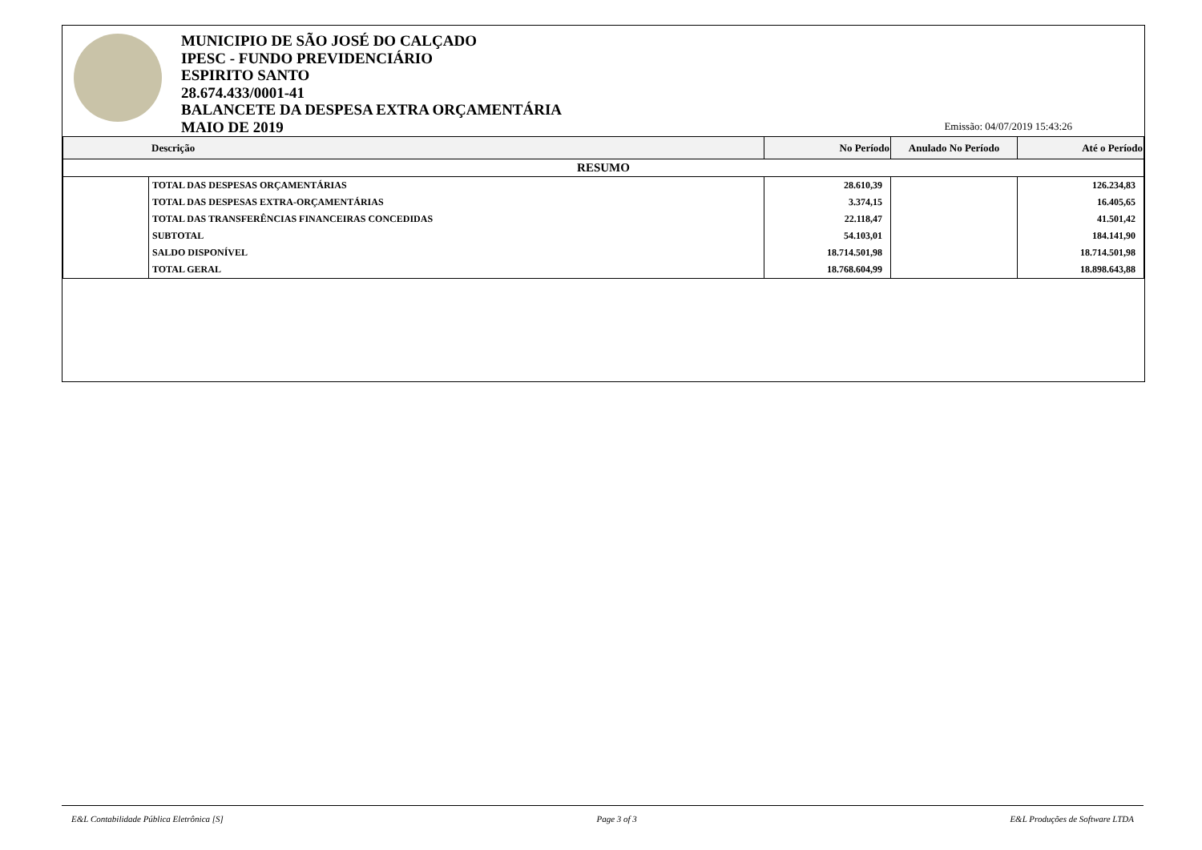MUNICIPIO DE SÃO JOSÉ DO CALÇADO
IPESC - FUNDO PREVIDENCIÁRIO
ESPIRITO SANTO
28.674.433/0001-41
BALANCETE DA DESPESA EXTRA ORÇAMENTÁRIA
MAIO DE 2019
Emissão: 04/07/2019 15:43:26
| Descrição | | No Período | Anulado No Período | Até o Período |
| --- | --- | --- | --- | --- |
| RESUMO | | | | |
| | TOTAL DAS DESPESAS ORÇAMENTÁRIAS | 28.610,39 | | 126.234,83 |
| | TOTAL DAS DESPESAS EXTRA-ORÇAMENTÁRIAS | 3.374,15 | | 16.405,65 |
| | TOTAL DAS TRANSFERÊNCIAS FINANCEIRAS CONCEDIDAS | 22.118,47 | | 41.501,42 |
| | SUBTOTAL | 54.103,01 | | 184.141,90 |
| | SALDO DISPONÍVEL | 18.714.501,98 | | 18.714.501,98 |
| | TOTAL GERAL | 18.768.604,99 | | 18.898.643,88 |
E&L Contabilidade Pública Eletrônica [S] Page 3 of 3 E&L Produções de Software LTDA